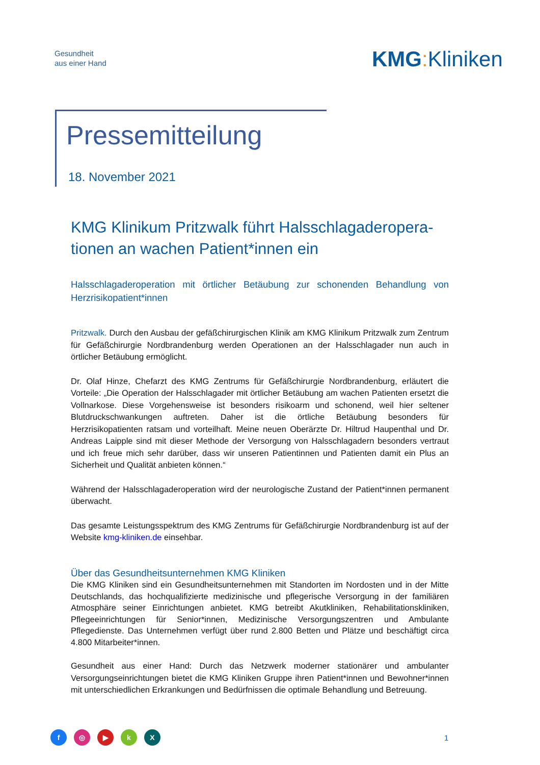Gesundheit
aus einer Hand
KMG: Kliniken
Pressemitteilung
18. November 2021
KMG Klinikum Pritzwalk führt Halsschlagaderopera-tionen an wachen Patient*innen ein
Halsschlagaderoperation mit örtlicher Betäubung zur schonenden Behandlung von Herzrisikopatient*innen
Pritzwalk. Durch den Ausbau der gefäßchirurgischen Klinik am KMG Klinikum Pritzwalk zum Zentrum für Gefäßchirurgie Nordbrandenburg werden Operationen an der Halsschlagader nun auch in örtlicher Betäubung ermöglicht.
Dr. Olaf Hinze, Chefarzt des KMG Zentrums für Gefäßchirurgie Nordbrandenburg, erläutert die Vorteile: „Die Operation der Halsschlagader mit örtlicher Betäubung am wachen Patienten ersetzt die Vollnarkose. Diese Vorgehensweise ist besonders risikoarm und schonend, weil hier seltener Blutdruckschwankungen auftreten. Daher ist die örtliche Betäubung besonders für Herzrisikopatienten ratsam und vorteilhaft. Meine neuen Oberärzte Dr. Hiltrud Haupenthal und Dr. Andreas Laipple sind mit dieser Methode der Versorgung von Halsschlagadern besonders vertraut und ich freue mich sehr darüber, dass wir unseren Patientinnen und Patienten damit ein Plus an Sicherheit und Qualität anbieten können.“
Während der Halsschlagaderoperation wird der neurologische Zustand der Patient*innen permanent überwacht.
Das gesamte Leistungsspektrum des KMG Zentrums für Gefäßchirurgie Nordbrandenburg ist auf der Website kmg-kliniken.de einsehbar.
Über das Gesundheitsunternehmen KMG Kliniken
Die KMG Kliniken sind ein Gesundheitsunternehmen mit Standorten im Nordosten und in der Mitte Deutschlands, das hochqualifizierte medizinische und pflegerische Versorgung in der familiären Atmosphäre seiner Einrichtungen anbietet. KMG betreibt Akutkliniken, Rehabilitationskliniken, Pflegeeinrichtungen für Senior*innen, Medizinische Versorgungszentren und Ambulante Pflegedienste. Das Unternehmen verfügt über rund 2.800 Betten und Plätze und beschäftigt circa 4.800 Mitarbeiter*innen.
Gesundheit aus einer Hand: Durch das Netzwerk moderner stationärer und ambulanter Versorgungseinrichtungen bietet die KMG Kliniken Gruppe ihren Patient*innen und Bewohner*innen mit unterschiedlichen Erkrankungen und Bedürfnissen die optimale Behandlung und Betreuung.
f ◎ ▶ kX 1